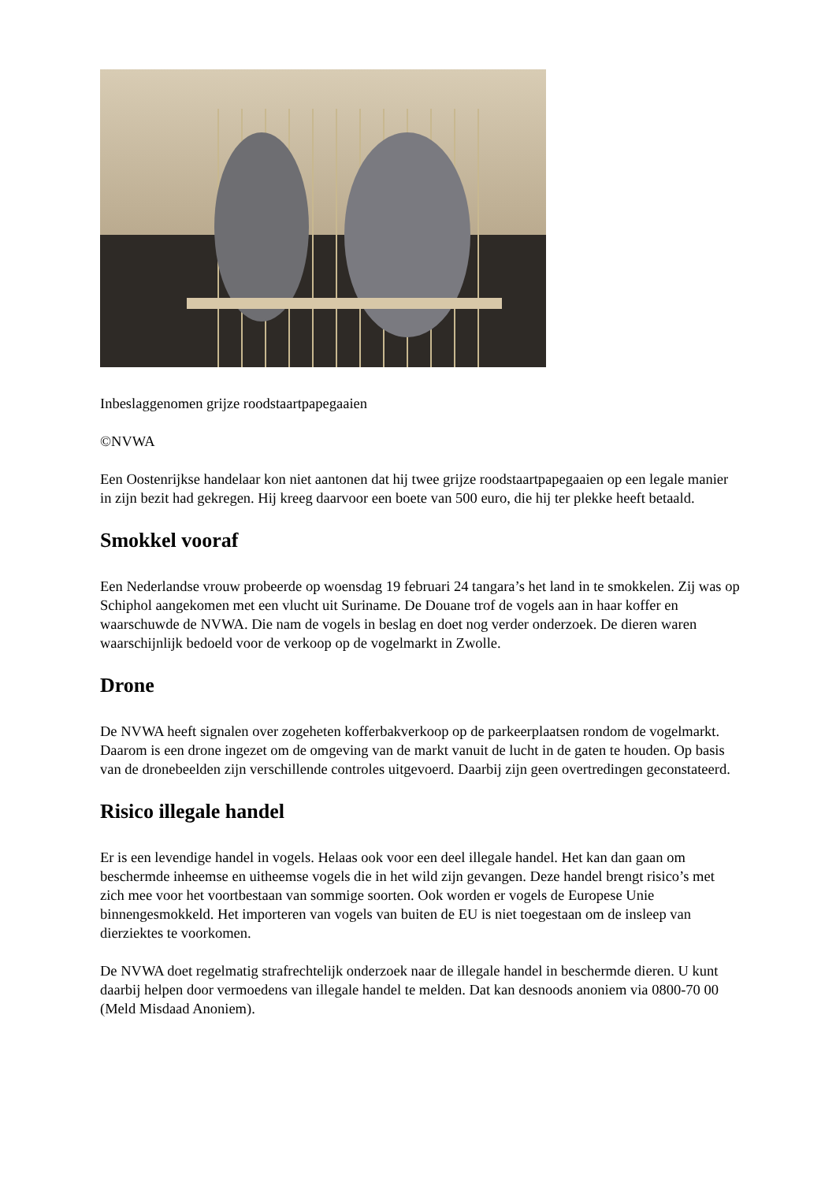Inbeslaggenomen grijze roodstaartpapegaaien
©NVWA
Een Oostenrijkse handelaar kon niet aantonen dat hij twee grijze roodstaartpapegaaien op een legale manier in zijn bezit had gekregen. Hij kreeg daarvoor een boete van 500 euro, die hij ter plekke heeft betaald.
Smokkel vooraf
Een Nederlandse vrouw probeerde op woensdag 19 februari 24 tangara’s het land in te smokkelen. Zij was op Schiphol aangekomen met een vlucht uit Suriname. De Douane trof de vogels aan in haar koffer en waarschuwde de NVWA. Die nam de vogels in beslag en doet nog verder onderzoek. De dieren waren waarschijnlijk bedoeld voor de verkoop op de vogelmarkt in Zwolle.
Drone
De NVWA heeft signalen over zogeheten kofferbakverkoop op de parkeerplaatsen rondom de vogelmarkt. Daarom is een drone ingezet om de omgeving van de markt vanuit de lucht in de gaten te houden. Op basis van de dronebeelden zijn verschillende controles uitgevoerd. Daarbij zijn geen overtredingen geconstateerd.
Risico illegale handel
Er is een levendige handel in vogels. Helaas ook voor een deel illegale handel. Het kan dan gaan om beschermde inheemse en uitheemse vogels die in het wild zijn gevangen. Deze handel brengt risico’s met zich mee voor het voortbestaan van sommige soorten. Ook worden er vogels de Europese Unie binnengesmokkeld. Het importeren van vogels van buiten de EU is niet toegestaan om de insleep van dierziektes te voorkomen.
De NVWA doet regelmatig strafrechtelijk onderzoek naar de illegale handel in beschermde dieren. U kunt daarbij helpen door vermoedens van illegale handel te melden. Dat kan desnoods anoniem via 0800-70 00 (Meld Misdaad Anoniem).